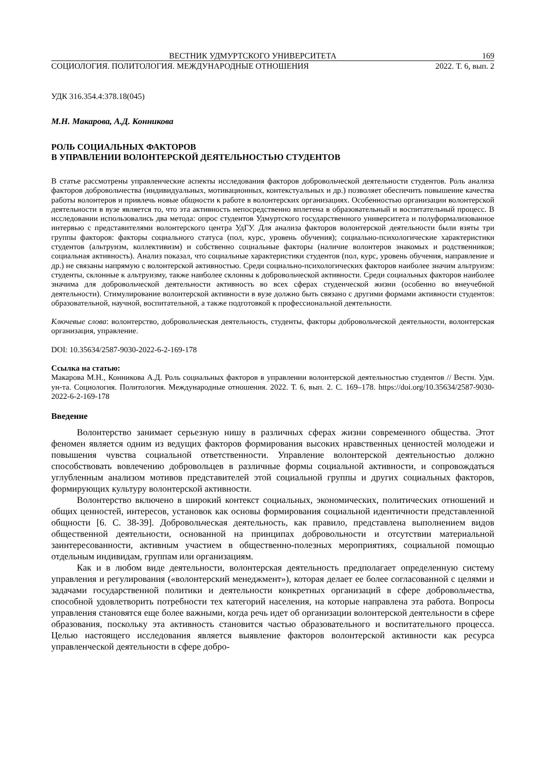ВЕСТНИК УДМУРТСКОГО УНИВЕРСИТЕТА 169
СОЦИОЛОГИЯ. ПОЛИТОЛОГИЯ. МЕЖДУНАРОДНЫЕ ОТНОШЕНИЯ 2022. Т. 6, вып. 2
УДК 316.354.4:378.18(045)
М.Н. Макарова, А.Д. Конникова
РОЛЬ СОЦИАЛЬНЫХ ФАКТОРОВ
В УПРАВЛЕНИИ ВОЛОНТЕРСКОЙ ДЕЯТЕЛЬНОСТЬЮ СТУДЕНТОВ
В статье рассмотрены управленческие аспекты исследования факторов добровольческой деятельности студентов. Роль анализа факторов добровольчества (индивидуальных, мотивационных, контекстуальных и др.) позволяет обеспечить повышение качества работы волонтеров и привлечь новые общности к работе в волонтерских организациях. Особенностью организации волонтерской деятельности в вузе является то, что эта активность непосредственно вплетена в образовательный и воспитательный процесс. В исследовании использовались два метода: опрос студентов Удмуртского государственного университета и полуформализованное интервью с представителями волонтерского центра УдГУ. Для анализа факторов волонтерской деятельности были взяты три группы факторов: факторы социального статуса (пол, курс, уровень обучения); социально-психологические характеристики студентов (альтруизм, коллективизм) и собственно социальные факторы (наличие волонтеров знакомых и родственников; социальная активность). Анализ показал, что социальные характеристики студентов (пол, курс, уровень обучения, направление и др.) не связаны напрямую с волонтерской активностью. Среди социально-психологических факторов наиболее значим альтруизм: студенты, склонные к альтруизму, также наиболее склонны к добровольческой активности. Среди социальных факторов наиболее значима для добровольческой деятельности активность во всех сферах студенческой жизни (особенно во внеучебной деятельности). Стимулирование волонтерской активности в вузе должно быть связано с другими формами активности студентов: образовательной, научной, воспитательной, а также подготовкой к профессиональной деятельности.
Ключевые слова: волонтерство, добровольческая деятельность, студенты, факторы добровольческой деятельности, волонтерская организация, управление.
DOI: 10.35634/2587-9030-2022-6-2-169-178
Ссылка на статью:
Макарова М.Н., Конникова А.Д. Роль социальных факторов в управлении волонтерской деятельностью студентов // Вестн. Удм. ун-та. Социология. Политология. Международные отношения. 2022. Т. 6, вып. 2. С. 169–178. https://doi.org/10.35634/2587-9030-2022-6-2-169-178
Введение
Волонтерство занимает серьезную нишу в различных сферах жизни современного общества. Этот феномен является одним из ведущих факторов формирования высоких нравственных ценностей молодежи и повышения чувства социальной ответственности. Управление волонтерской деятельностью должно способствовать вовлечению добровольцев в различные формы социальной активности, и сопровождаться углубленным анализом мотивов представителей этой социальной группы и других социальных факторов, формирующих культуру волонтерской активности.
Волонтерство включено в широкий контекст социальных, экономических, политических отношений и общих ценностей, интересов, установок как основы формирования социальной идентичности представленной общности [6. С. 38-39]. Добровольческая деятельность, как правило, представлена выполнением видов общественной деятельности, основанной на принципах добровольности и отсутствии материальной заинтересованности, активным участием в общественно-полезных мероприятиях, социальной помощью отдельным индивидам, группам или организациям.
Как и в любом виде деятельности, волонтерская деятельность предполагает определенную систему управления и регулирования («волонтерский менеджмент»), которая делает ее более согласованной с целями и задачами государственной политики и деятельности конкретных организаций в сфере добровольчества, способной удовлетворить потребности тех категорий населения, на которые направлена эта работа. Вопросы управления становятся еще более важными, когда речь идет об организации волонтерской деятельности в сфере образования, поскольку эта активность становится частью образовательного и воспитательного процесса. Целью настоящего исследования является выявление факторов волонтерской активности как ресурса управленческой деятельности в сфере добро-